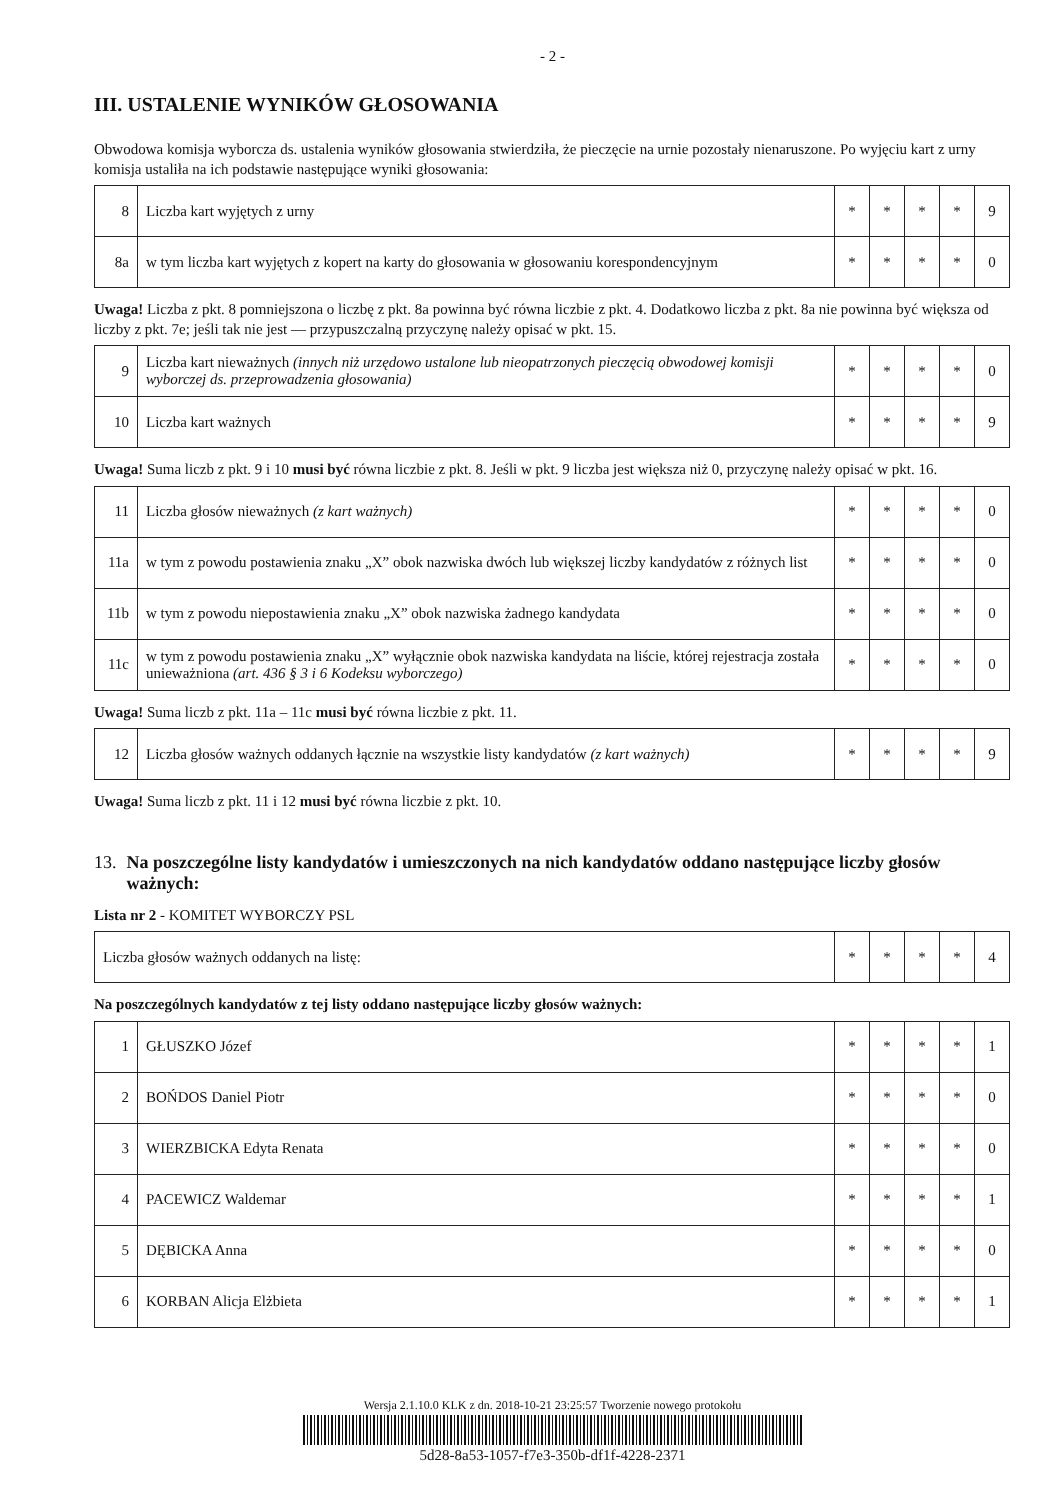- 2 -
III. USTALENIE WYNIKÓW GŁOSOWANIA
Obwodowa komisja wyborcza ds. ustalenia wyników głosowania stwierdziła, że pieczęcie na urnie pozostały nienaruszone. Po wyjęciu kart z urny komisja ustaliła na ich podstawie następujące wyniki głosowania:
| 8 | Liczba kart wyjętych z urny | * | * | * | * | 9 |
| 8a | w tym liczba kart wyjętych z kopert na karty do głosowania w głosowaniu korespondencyjnym | * | * | * | * | 0 |
Uwaga! Liczba z pkt. 8 pomniejszona o liczbę z pkt. 8a powinna być równa liczbie z pkt. 4. Dodatkowo liczba z pkt. 8a nie powinna być większa od liczby z pkt. 7e; jeśli tak nie jest — przypuszczalną przyczynę należy opisać w pkt. 15.
| 9 | Liczba kart nieważnych (innych niż urzędowo ustalone lub nieopatrzonych pieczęcią obwodowej komisji wyborczej ds. przeprowadzenia głosowania) | * | * | * | * | 0 |
| 10 | Liczba kart ważnych | * | * | * | * | 9 |
Uwaga! Suma liczb z pkt. 9 i 10 musi być równa liczbie z pkt. 8. Jeśli w pkt. 9 liczba jest większa niż 0, przyczynę należy opisać w pkt. 16.
| 11 | Liczba głosów nieważnych (z kart ważnych) | * | * | * | * | 0 |
| 11a | w tym z powodu postawienia znaku „X” obok nazwiska dwóch lub większej liczby kandydatów z różnych list | * | * | * | * | 0 |
| 11b | w tym z powodu niepostawienia znaku „X” obok nazwiska żadnego kandydata | * | * | * | * | 0 |
| 11c | w tym z powodu postawienia znaku „X” wyłącznie obok nazwiska kandydata na liście, której rejestracja została unieważniona (art. 436 § 3 i 6 Kodeksu wyborczego) | * | * | * | * | 0 |
Uwaga! Suma liczb z pkt. 11a – 11c musi być równa liczbie z pkt. 11.
| 12 | Liczba głosów ważnych oddanych łącznie na wszystkie listy kandydatów (z kart ważnych) | * | * | * | * | 9 |
Uwaga! Suma liczb z pkt. 11 i 12 musi być równa liczbie z pkt. 10.
13. Na poszczególne listy kandydatów i umieszczonych na nich kandydatów oddano następujące liczby głosów ważnych:
Lista nr 2 - KOMITET WYBORCZY PSL
| Liczba głosów ważnych oddanych na listę: | * | * | * | * | 4 |
Na poszczególnych kandydatów z tej listy oddano następujące liczby głosów ważnych:
| 1 | GŁUSZKO Józef | * | * | * | * | 1 |
| 2 | BOŃDOS Daniel Piotr | * | * | * | * | 0 |
| 3 | WIERZBICKA Edyta Renata | * | * | * | * | 0 |
| 4 | PACEWICZ Waldemar | * | * | * | * | 1 |
| 5 | DĘBICKA Anna | * | * | * | * | 0 |
| 6 | KORBAN Alicja Elżbieta | * | * | * | * | 1 |
Wersja 2.1.10.0 KLK z dn. 2018-10-21 23:25:57 Tworzenie nowego protokołu
5d28-8a53-1057-f7e3-350b-df1f-4228-2371